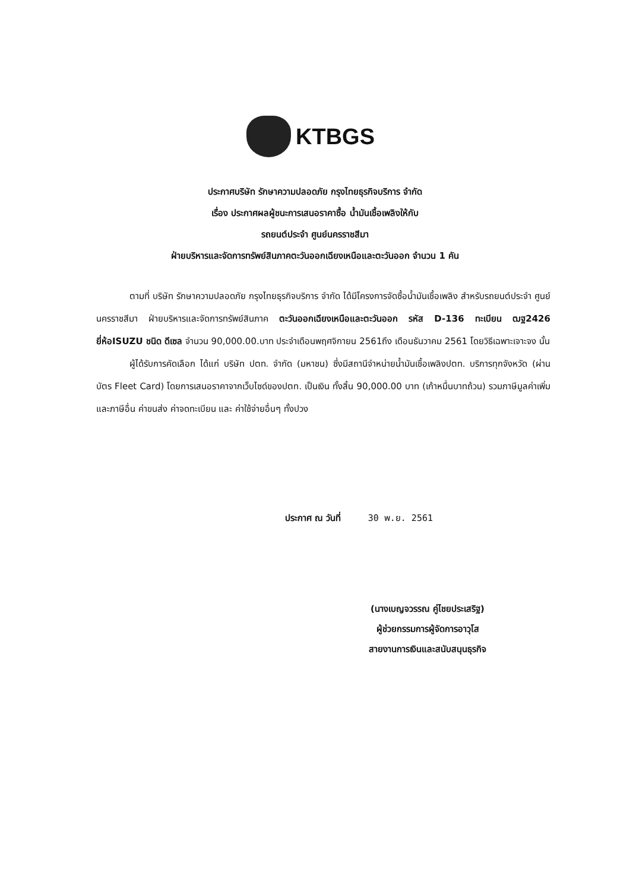KTBGS
ประกาศบริษัท รักษาความปลอดภัย กรุงไทยธุรกิจบริการ จำกัด
เรื่อง ประกาศผลผู้ชนะการเสนอราคาซื้อ น้ำมันเชื้อเพลิงให้กับ
รถยนต์ประจำ ศูนย์นครราชสีมา
ฝ่ายบริหารและจัดการทรัพย์สินภาคตะวันออกเฉียงเหนือและตะวันออก จำนวน 1 คัน
ตามที่ บริษัท รักษาความปลอดภัย กรุงไทยธุรกิจบริการ จำกัด ได้มีโครงการจัดซื้อน้ำมันเชื้อเพลิง สำหรับรถยนต์ประจำ ศูนย์นครราชสีมา ฝ่ายบริหารและจัดการทรัพย์สินภาค ตะวันออกเฉียงเหนือและตะวันออก รหัส D-136 ทะเบียน ฒฐ2426 ยี่ห้อISUZU ชนิด ดีเซล จำนวน 90,000.00.บาท ประจำเดือนพฤศจิกายน 2561ถึง เดือนธันวาคม 2561 โดยวิธีเฉพาะเจาะจง นั้น
ผู้ได้รับการคัดเลือก ได้แก่ บริษัท ปตท. จำกัด (มหาชน) ซึ่งมีสถานีจำหน่ายน้ำมันเชื้อเพลิงปตท. บริการทุกจังหวัด (ผ่านบัตร Fleet Card) โดยการเสนอราคาจากเว็บไซด์ของปตท. เป็นเงิน ทั้งสิ้น 90,000.00 บาท (เก้าหมื่นบาทถ้วน) รวมภาษีมูลค่าเพิ่มและภาษีอื่น ค่าขนส่ง ค่าจดทะเบียน และ ค่าใช้จ่ายอื่นๆ ทั้งปวง
ประกาศ ณ วันที่ 30 พ.ย. 2561
(นางเบญจวรรณ คู่ไชยประเสริฐ)
ผู้ช่วยกรรมการผู้จัดการอาวุโส
สายงานการเงินและสนับสนุนธุรกิจ